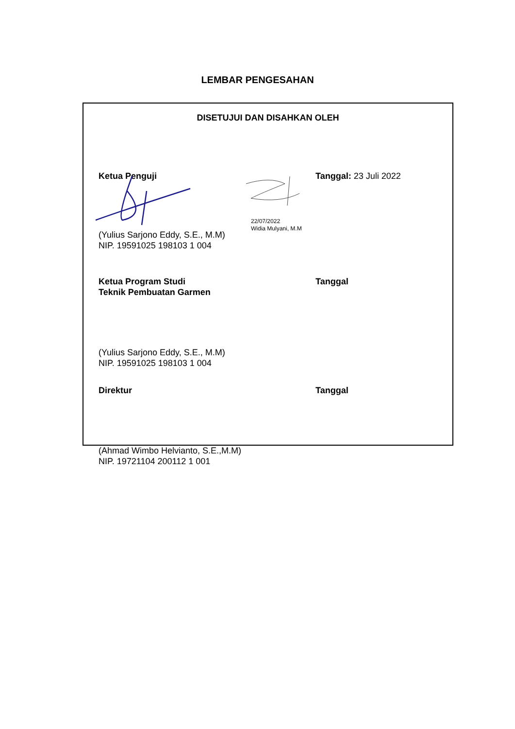LEMBAR PENGESAHAN
DISETUJUI DAN DISAHKAN OLEH
Ketua Penguji Tanggal: 23 Juli 2022
(Yulius Sarjono Eddy, S.E., M.M)
NIP. 19591025 198103 1 004
22/07/2022
Widia Mulyani, M.M
Ketua Program Studi
Teknik Pembuatan Garmen
Tanggal
(Yulius Sarjono Eddy, S.E., M.M)
NIP. 19591025 198103 1 004
Direktur Tanggal
(Ahmad Wimbo Helvianto, S.E.,M.M)
NIP. 19721104 200112 1 001